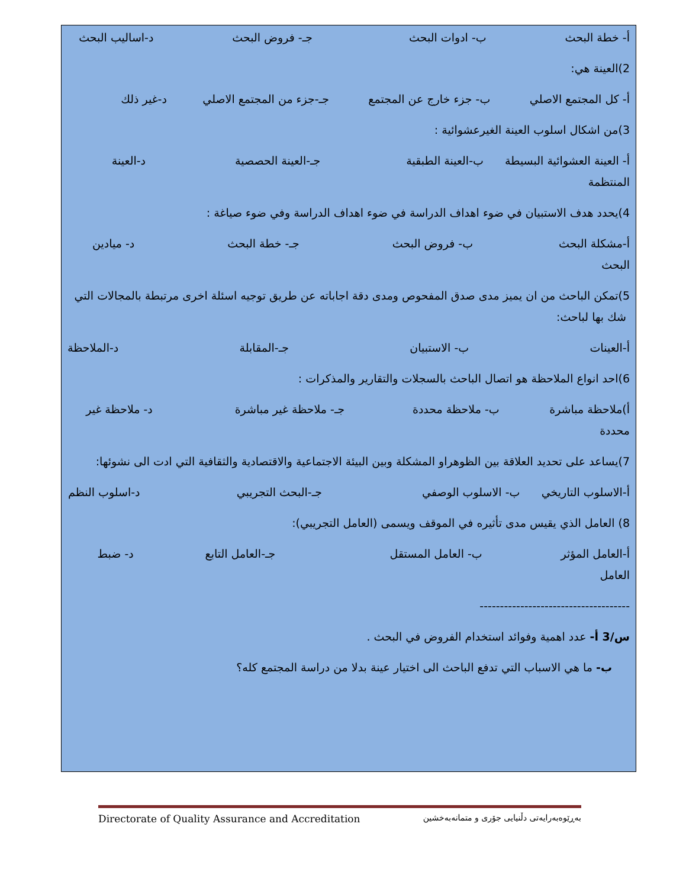أ- خطة البحث ب- ادوات البحث جـ- فروض البحث د-اساليب البحث
2)العينة هي:
أ- كل المجتمع الاصلي ب- جزء خارج عن المجتمع جـ-جزء من المجتمع الاصلي د-غير ذلك
3)من اشكال اسلوب العينة الغيرعشوائية :
أ- العينة العشوائية البسيطة ب-العينة الطبقية جـ-العينة الحصصية د-العينة المنتظمة
4)يحدد هدف الاستبيان في ضوء اهداف الدراسة في ضوء اهداف الدراسة وفي ضوء صياغة :
أ-مشكلة البحث ب- فروض البحث جـ- خطة البحث د- ميادين البحث
5)تمكن الباحث من ان يميز مدى صدق المفحوص ومدى دقة اجاباته عن طريق توجيه اسئلة اخرى مرتبطة بالمجالات التي شك بها لباحث:
أ-العينات ب- الاستبيان جـ-المقابلة د-الملاحظة
6)احد انواع الملاحظة هو اتصال الباحث بالسجلات والتقارير والمذكرات :
أ)ملاحظة مباشرة ب- ملاحظة محددة جـ- ملاحظة غير مباشرة د- ملاحظة غير محددة
7)يساعد على تحديد العلاقة بين الظوهراو المشكلة وبين البيئة الاجتماعية والاقتصادية والثقافية التي ادت الى نشوئها:
أ-الاسلوب التاريخي ب- الاسلوب الوصفي جـ-البحث التجريبي د-اسلوب النظم
8) العامل الذي يقيس مدى تأثيره في الموقف ويسمى (العامل التجريبي):
أ-العامل المؤثر ب- العامل المستقل جـ-العامل التابع د- ضبط العامل
-------------------------------------
س/3 أ- عدد اهمية وفوائد استخدام الفروض في البحث .
ب- ما هي الاسباب التي تدفع الباحث الى اختيار عينة بدلا من دراسة المجتمع كله؟
Directorate of Quality Assurance and Accreditation بەڕێوەبەرایەتی دڵنیایی جۆری و متمانەبەخشین